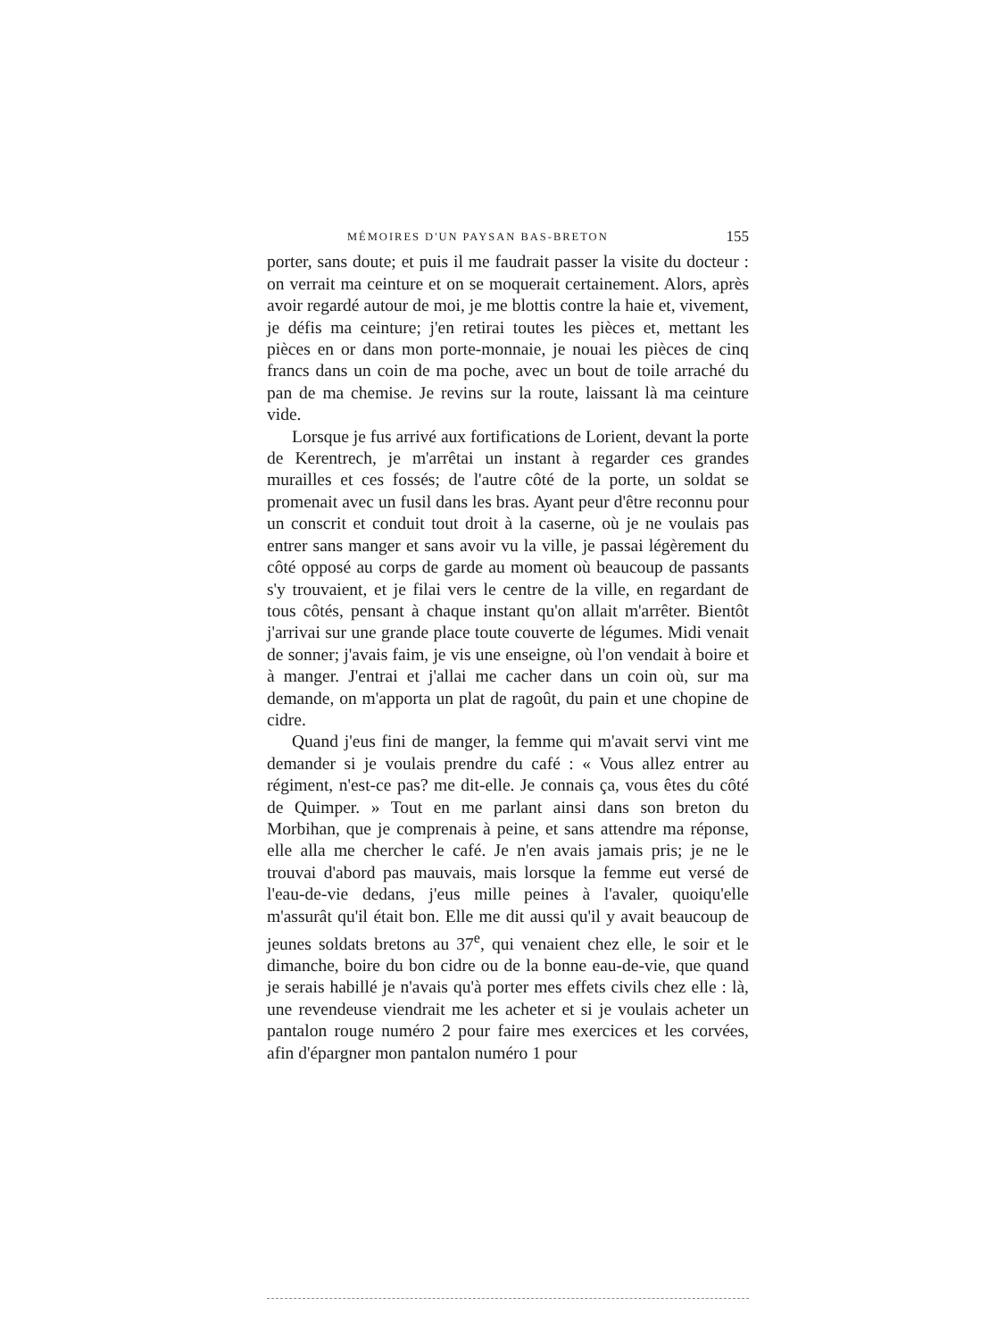MÉMOIRES D'UN PAYSAN BAS-BRETON 155
porter, sans doute; et puis il me faudrait passer la visite du docteur : on verrait ma ceinture et on se moquerait certainement. Alors, après avoir regardé autour de moi, je me blottis contre la haie et, vivement, je défis ma ceinture; j'en retirai toutes les pièces et, mettant les pièces en or dans mon porte-monnaie, je nouai les pièces de cinq francs dans un coin de ma poche, avec un bout de toile arraché du pan de ma chemise. Je revins sur la route, laissant là ma ceinture vide.
Lorsque je fus arrivé aux fortifications de Lorient, devant la porte de Kerentrech, je m'arrêtai un instant à regarder ces grandes murailles et ces fossés; de l'autre côté de la porte, un soldat se promenait avec un fusil dans les bras. Ayant peur d'être reconnu pour un conscrit et conduit tout droit à la caserne, où je ne voulais pas entrer sans manger et sans avoir vu la ville, je passai légèrement du côté opposé au corps de garde au moment où beaucoup de passants s'y trouvaient, et je filai vers le centre de la ville, en regardant de tous côtés, pensant à chaque instant qu'on allait m'arrêter. Bientôt j'arrivai sur une grande place toute couverte de légumes. Midi venait de sonner; j'avais faim, je vis une enseigne, où l'on vendait à boire et à manger. J'entrai et j'allai me cacher dans un coin où, sur ma demande, on m'apporta un plat de ragoût, du pain et une chopine de cidre.
Quand j'eus fini de manger, la femme qui m'avait servi vint me demander si je voulais prendre du café : « Vous allez entrer au régiment, n'est-ce pas? me dit-elle. Je connais ça, vous êtes du côté de Quimper. » Tout en me parlant ainsi dans son breton du Morbihan, que je comprenais à peine, et sans attendre ma réponse, elle alla me chercher le café. Je n'en avais jamais pris; je ne le trouvai d'abord pas mauvais, mais lorsque la femme eut versé de l'eau-de-vie dedans, j'eus mille peines à l'avaler, quoiqu'elle m'assurât qu'il était bon. Elle me dit aussi qu'il y avait beaucoup de jeunes soldats bretons au 37<sup>e</sup>, qui venaient chez elle, le soir et le dimanche, boire du bon cidre ou de la bonne eau-de-vie, que quand je serais habillé je n'avais qu'à porter mes effets civils chez elle : là, une revendeuse viendrait me les acheter et si je voulais acheter un pantalon rouge numéro 2 pour faire mes exercices et les corvées, afin d'épargner mon pantalon numéro 1 pour